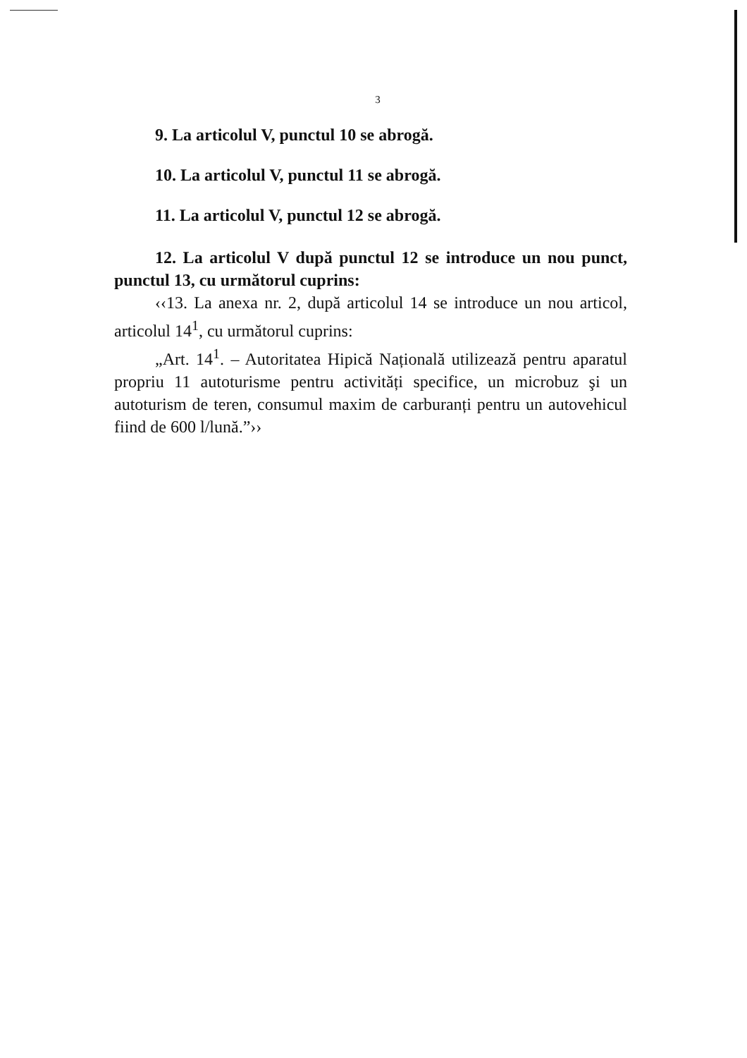3
9. La articolul V, punctul 10 se abrogă.
10. La articolul V, punctul 11 se abrogă.
11. La articolul V, punctul 12 se abrogă.
12. La articolul V după punctul 12 se introduce un nou punct, punctul 13, cu următorul cuprins:
‹‹13. La anexa nr. 2, după articolul 14 se introduce un nou articol, articolul 14<sup>1</sup>, cu următorul cuprins:
„Art. 14<sup>1</sup>. – Autoritatea Hipică Națională utilizează pentru aparatul propriu 11 autoturisme pentru activități specifice, un microbuz şi un autoturism de teren, consumul maxim de carburanți pentru un autovehicul fiind de 600 l/lună.”››